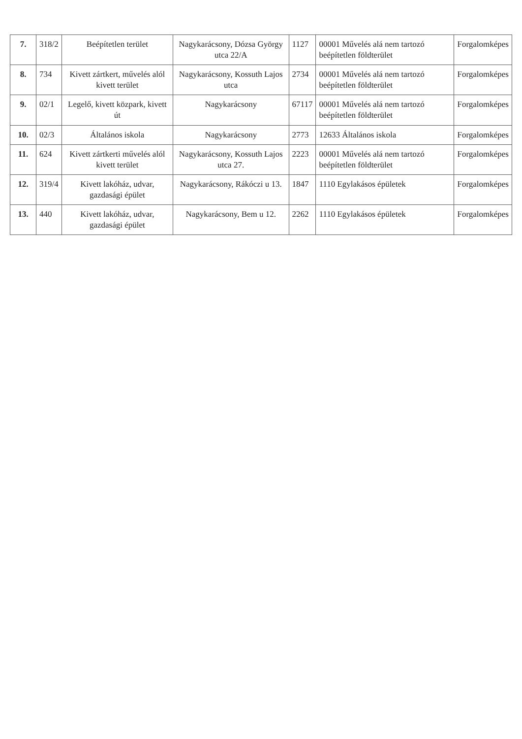| 7. | 318/2 | Beépítetlen terület | Nagykarácsony, Dózsa György utca 22/A | 1127 | 00001 Művelés alá nem tartozó beépítetlen földterület | Forgalomképes |
| 8. | 734 | Kivett zártkert, művelés alól kivett terület | Nagykarácsony, Kossuth Lajos utca | 2734 | 00001 Művelés alá nem tartozó beépítetlen földterület | Forgalomképes |
| 9. | 02/1 | Legelő, kivett közpark, kivett út | Nagykarácsony | 67117 | 00001 Művelés alá nem tartozó beépítetlen földterület | Forgalomképes |
| 10. | 02/3 | Általános iskola | Nagykarácsony | 2773 | 12633 Általános iskola | Forgalomképes |
| 11. | 624 | Kivett zártkerti művelés alól kivett terület | Nagykarácsony, Kossuth Lajos utca 27. | 2223 | 00001 Művelés alá nem tartozó beépítetlen földterület | Forgalomképes |
| 12. | 319/4 | Kivett lakóház, udvar, gazdasági épület | Nagykarácsony, Rákóczi u 13. | 1847 | 1110 Egylakásos épületek | Forgalomképes |
| 13. | 440 | Kivett lakóház, udvar, gazdasági épület | Nagykarácsony, Bem u 12. | 2262 | 1110 Egylakásos épületek | Forgalomképes |